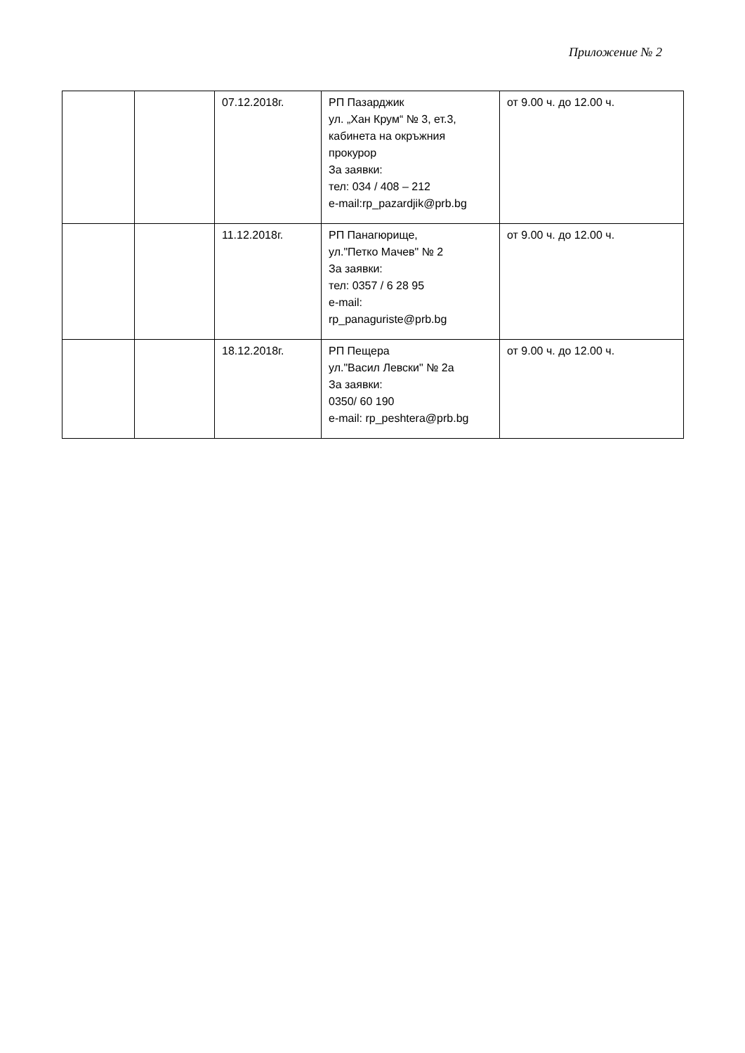Приложение № 2
| | | 07.12.2018г. | РП Пазарджик ул. „Хан Крум“ № 3, ет.3, кабинета на окръжния прокурор За заявки: тел: 034 / 408 – 212 e-mail:rp_pazardjik@prb.bg | от 9.00 ч. до 12.00 ч. |
| | | 11.12.2018г. | РП Панагюрище, ул."Петко Мачев" № 2 За заявки: тел: 0357 / 6 28 95 e-mail: rp_panaguriste@prb.bg | от 9.00 ч. до 12.00 ч. |
| | | 18.12.2018г. | РП Пещера ул."Васил Левски" № 2а За заявки: 0350/ 60 190 e-mail: rp_peshtera@prb.bg | от 9.00 ч. до 12.00 ч. |